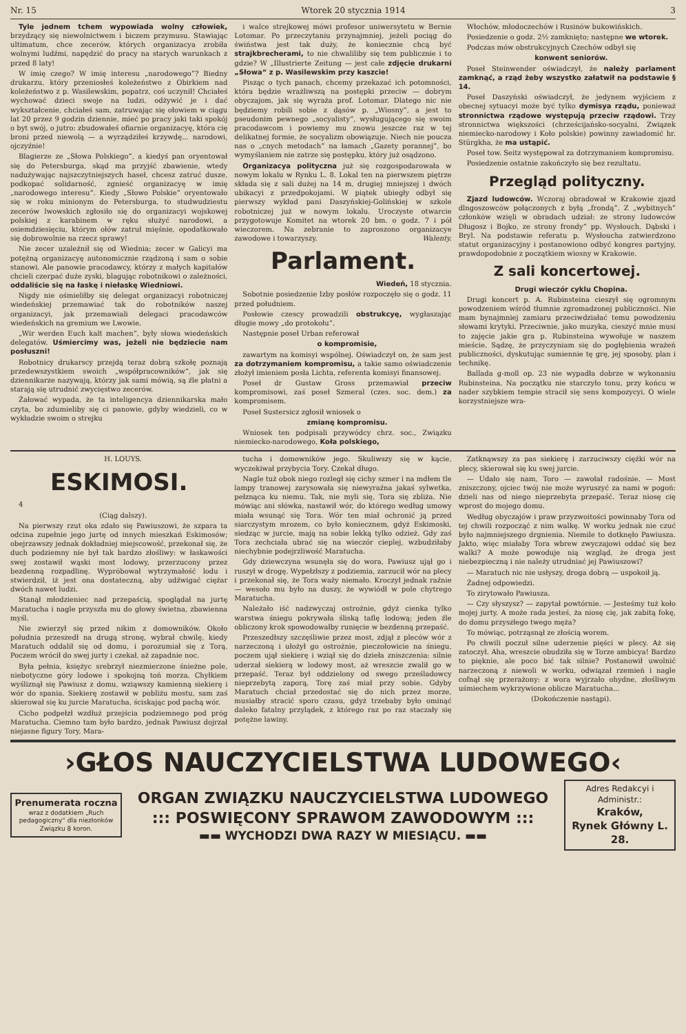Nr. 15 Wtorek 20 stycznia 1914 3
Tyle jednem tchem wypowiada wolny człowiek, brzydzący się niewolnictwem i biczem przymusu. Stawiając ultimatum, chce zecerów, których organizacya zrobiła wolnymi ludźmi, napędzić do pracy na starych warunkach z przed 8 laty!
W imię czego? W imię interesu „narodowego“? Biedny drukarzu, który przeniosłeś koleżeństwo z Obirkiem nad koleżeństwo z p. Wasilewskim, popatrz, coś uczynił! Chciałeś wychować dzieci swoje na ludzi, odżywić je i dać wykształcenie, chciałeś sam, zatruwając się ołowiem w ciągu lat 20 przez 9 godzin dziennie, mieć po pracy jaki taki spokój o byt swój, o jutro: zbudowałeś ofiarnie organizacyę, która cię broni przed niewolą — a wyrządziłeś krzywdę... narodowi, ojczyźnie!
Blagierze ze „Słowa Polskiego“, a kiedyś pan oryentował się do Petersburga, skąd ma przyjść zbawienie, wtedy nadużywając najszczytniejszych haseł, chcesz zatruć dusze, podkopać solidarność, zgnieść organizacyę w imię „narodowego interesu“. Kiedy „Słowo Polskie“ oryentowało się w roku minionym do Petersburga, to studwudziestu zecerów lwowskich zgłosiło się do organizacyi wojskowej polskiej z karabinem w ręku służyć narodowi, a osiemdziesięciu, którym ołów zatruł mięśnie, opodatkowało się dobrowolnie na rzecz sprawy!
Nie zecer uzależnił się od Wiednia; zecer w Galicyi ma potężną organizacyę autonomicznie rządzoną i sam o sobie stanowi. Ale panowie pracodawcy, którzy z małych kapitałów chcieli czerpać duże zyski, blagując robotnikowi o zależności, oddaliście się na łaskę i niełaskę Wiedniowi.
Nigdy nie ośmieliłby się delegat organizacyi robotniczej wiedeńskiej przemawiać tak do robotników naszej organizacyi, jak przemawiali delegaci pracodawców wiedeńskich na gremium we Lwowie.
„Wir werden Euch kalt machen“, były słowa wiedeńskich delegatów. Uśmiercimy was, jeżeli nie będziecie nam posłuszni!
Robotnicy drukarscy przejdą teraz dobrą szkołę poznają przedewszystkiem swoich „współpracowników“, jak się dziennikarze nazywają, którzy jak sami mówią, są źle płatni a starają się utrudnić zwycięstwo zecerów.
Żałować wypada, że ta inteligencya dziennikarska mało czyta, bo zdumieliby się ci panowie, gdyby wiedzieli, co w wykładzie swoim o strejku
i walce strejkowej mówi profesor uniwersytetu w Bernie Lotomar. Po przeczytaniu przynajmniej, jeżeli pociąg do świństwa jest tak duży, że koniecznie chcą być strajkbrecherami, to nie chwaliliby się tem publicznie i to gdzie? W „Illustrierte Zeitung — jest całe zdjęcie drukarni „Słowa“ z p. Wasilewskim przy kaszcie!
Pisząc o tych panach, chcemy przekazać ich potomności, która będzie wrażliwszą na postępki przeciw — dobrym obyczajom, jak się wyraża prof. Lotomar. Dlatego nic nie będziemy robili sobie z dąsów p. „Wiosny“, a jest to pseudonim pewnego „socyalisty“, wysługującego się swoim pracodawcom i powiemy mu znowu jeszcze raz w tej delikatnej formie, że socyalizm obowiązuje. Niech nie poucza nas o „cnych metodach“ na łamach „Gazety porannej“, bo wymyślaniem nie zatrze się postępku, który już osądzono.
Organizacya polityczna już się rozgospodarowała w nowym lokalu w Rynku L. 8. Lokal ten na pierwszem piętrze składa się z sali dużej na 14 m, drugiej mniejszej i dwóch ubikacyi z przedpokojami. W piątek ubiegły odbył się pierwszy wykład pani Daszyńskiej-Golińskiej w szkole robotniczej już w nowym lokalu. Uroczyste otwarcie przygotowuje Komitet na wtorek 20 bm. o godz. 7 i pół wieczorem. Na zebranie to zaproszono organizacye zawodowe i towarzyszy. Walenty.
Parlament.
Wiedeń, 18 stycznia.
Sobotnie posiedzenie Izby posłów rozpoczęło się o godz. 11 przed południem.
Posłowie czescy prowadzili obstrukcyę, wygłaszając długie mowy „do protokołu“.
Następnie poseł Urban referował
o kompromisie,
zawartym na komisyi wspólnej. Oświadczył on, że sam jest za dotrzymaniem kompromisu, a takie samo oświadczenie złożył imieniem posła Lichta, referenta komisyi finansowej.
Poseł dr Gustaw Gross przemawiał przeciw kompromisowi, zaś poseł Szmeral (czes. soc. dem.) za kompromisem.
Poseł Sustersicz zgłosił wniosek o
zmianę kompromisu.
Wniosek ten podpisali przywódcy chrz. soc., Związku niemiecko-narodowego, Koła polskiego,
Włochów, młodoczechów i Rusinów bukowińskich.
Posiedzenie o godz. 2½ zamknięto; następne we wtorek.
Podczas mów obstrukcyjnych Czechów odbył się
konwent seniorów.
Poseł Steinwender oświadczył, że należy parlament zamknąć, a rząd żeby wszystko załatwił na podstawie § 14.
Poseł Daszyński oświadczył, że jedynem wyjściem z obecnej sytuacyi może być tylko dymisya rządu, ponieważ stronnictwa rządowe występują przeciw rządowi. Trzy stronnictwa większości (chrześcijańsko-socyalni, Związek niemiecko-narodowy i Koło polskie) powinny zawiadomić hr. Stürgkha, że ma ustąpić.
Poseł tow. Seitz występował za dotrzymaniem kompromisu.
Posiedzenie ostatnie zakończyło się bez rezultatu.
Przegląd polityczny.
Zjazd ludowców. Wczoraj obradował w Krakowie zjazd dlngoszowców połączonych z byłą „frondą“. Z „wybitnych“ członków wzięli w obradach udział: ze strony ludowców Długosz i Bojko, ze strony frondy“ pp. Wysłouch, Dąbski i Bryl. Na podstawie referatu p. Wysłoucha zatwierdzono statut organizacyjny i postanowiono odbyć kongres partyjny, prawdopodobnie z początkiem wiosny w Krakowie.
Z sali koncertowej.
Drugi wieczór cyklu Chopina.
Drugi koncert p. A. Rubinsteina cieszył się ogromnym powodzeniem wśród tłumnie zgromadzonej publiczności. Nie mam bynajmniej zamiaru przeciwdziałać temu powodzeniu słowami krytyki. Przeciwnie, jako muzyka, cieszyć mnie musi to zajęcie jakie gra p. Rubinsteina wywołuje w naszem mieście. Sądzę, że przyczyniam się do pogłębienia wrażeń publiczności, dyskutując sumiennie tę grę, jej sposoby, plan i technikę.
Ballada g-moll op. 23 nie wypadła dobrze w wykonaniu Rubinsteina. Na początku nie starczyło tonu, przy końcu w nader szybkiem tempie stracił się sens kompozycyi. O wiele korzystniejsze wra-
H. LOUYS.
ESKIMOSI.
4
(Ciąg dalszy).
Na pierwszy rzut oka zdało się Pawiuszowi, że szpara ta odcina zupełnie jego jurtę od innych mieszkań Eskimosów; obejrzawszy jednak dokładniej miejscowość, przekonał się, że duch podziemny nie był tak bardzo złośliwy: w łaskawości swej zostawił wąski most lodowy, przerzucony przez bezdenną rozpadlinę. Wypróbował wytrzymałość lodu i stwierdził, iż jest ona dostateczną, aby udźwigać ciężar dwóch nawet ludzi.
Stanął młodzieniec nad przepaścią, spoglądał na jurtę Maratucha i nagle przyszła mu do głowy świetna, zbawienna myśl.
Nie zwierzył się przed nikim z domowników. Około południa przeszedł na drugą stronę, wybrał chwilę, kiedy Maratuch oddalił się od domu, i porozumiał się z Torą. Poczem wrócił do swej jurty i czekał, aż zapadnie noc.
Była pełnia, księżyc srebrzył niezmierzone śnieżne pole, niebotyczne góry lodowe i spokojną toń morza. Chyłkiem wyśliznął się Pawiusz z domu, wziąwszy kamienną siekierę i wór do spania. Siekierę zostawił w pobliżu mostu, sam zaś skierował się ku jurcie Maratucha, ściskając pod pachą wór.
Cicho podpełzł wzdłuż przejścia podziemnego pod próg Maratucha. Ciemno tam było bardzo, jednak Pawiusz dojrzał niejasne figury Tory, Mara-
tucha i domowników jego. Skuliwszy się w kącie, wyczekiwał przybycia Tory. Czekał długo.
Nagle tuż obok niego rozległ się cichy szmer i na mdłem tle lampy tranowej zarysowała się niewyraźna jakaś sylwetka, pełznąca ku niemu. Tak, nie myli się, Tora się zbliża. Nie mówiąc ani słówka, nastawił wór, do którego według umowy miała wsunąć się Tora. Wór ten miał ochronić ją przed siarczystym mrozem, co było koniecznem, gdyż Eskimoski, siedząc w jurcie, mają na sobie lekką tylko odzież. Gdy zaś Tora zechciała ubrać się na wieczór cieplej, wzbudziłaby niechybnie podejrzliwość Maratucha.
Gdy dziewczyna wsunęła się do wora, Pawiusz ujął go i ruszył w drogę. Wypełzłszy z podziemia, zarzucił wór na plecy i przekonał się, że Tora waży niemało. Kroczył jednak raźnie — wesoło mu było na duszy, że wywiódł w pole chytrego Maratucha.
Należało iść nadzwyczaj ostrożnie, gdyż cienka tylko warstwa śniegu pokrywała śliską taflę lodową; jeden źle obliczony krok spowodowałby runięcie w bezdenną przepaść.
Przeszedłszy szczęśliwie przez most, zdjął z pleców wór z narzeczoną i ułożył go ostrożnie, pieczołowicie na śniegu, poczem ujął siekierę i wziął się do dzieła zniszczenia: silnie uderzał siekierą w lodowy most, aż wreszcie zwalił go w przepaść. Teraz był oddzielony od swego prześladowcy nieprzebytą zaporą, Torę zaś miał przy sobie. Gdyby Maratuch chciał przedostać się do nich przez morze, musiałby stracić sporo czasu, gdyż trzebaby było ominąć daleko fatalny przylądek, z którego raz po raz staczały się potężne lawiny.
Zatknąwszy za pas siekierę i zarzuciwszy ciężki wór na plecy, skierował się ku swej jurcie.
— Udało się nam, Toro — zawołał radośnie. — Most zniszczony, ojciec twój nie może wyruszyć za nami w pogoń: dzieli nas od niego nieprzebyta przepaść. Teraz niosę cię wprost do mojego domu.
Według obyczajów i praw przyzwoitości powinnaby Tora od tej chwili rozpocząć z nim walkę. W worku jednak nie czuć było najmniejszego drgnienia. Niemile to dotknęło Pawiusza. Jakto, więc miałaby Tora wbrew zwyczajowi oddać się bez walki? A może powoduje nią wzgląd, że droga jest niebezpieczną i nie należy utrudniać jej Pawiuszowi?
— Maratuch nic nie usłyszy, droga dobrą — uspokoił ją.
Żadnej odpowiedzi.
To zirytowało Pawiusza.
— Czy słyszysz? — zapytał powtórnie. — Jesteśmy tuż koło mojej jurty. A może rada jesteś, ża niosę cię, jak zabitą fokę, do domu przyszłego twego męża?
To mówiąc, potrząsnął ze złością worem.
Po chwili poczuł silne uderzenie pięści w plecy. Aż się zatoczył. Aha, wreszcie obudziła się w Torze ambicya! Bardzo to pięknie, ale poco bić tak silnie? Postanowił uwolnić narzeczoną z niewoli w worku, odwiązał rzemień i nagle cofnął się przerażony: z wora wyjrzało ohydne, złośliwym uśmiechem wykrzywione oblicze Maratucha...
(Dokończenie nastąpi).
›GŁOS NAUCZYCIELSTWA LUDOWEGO‹
Prenumerata roczna
wraz z dodatkiem „Ruch pedagogiczny“ dla niezłonków Związku 8 koron.
ORGAN ZWIĄZKU NAUCZYCIELSTWA LUDOWEGO
::: POSWIĘCONY SPRAWOM ZAWODOWYM :::
▬▬ WYCHODZI DWA RAZY W MIESIĄCU. ▬▬
Adres Redakcyi i Administr.:
Kraków,
Rynek Główny L. 28.